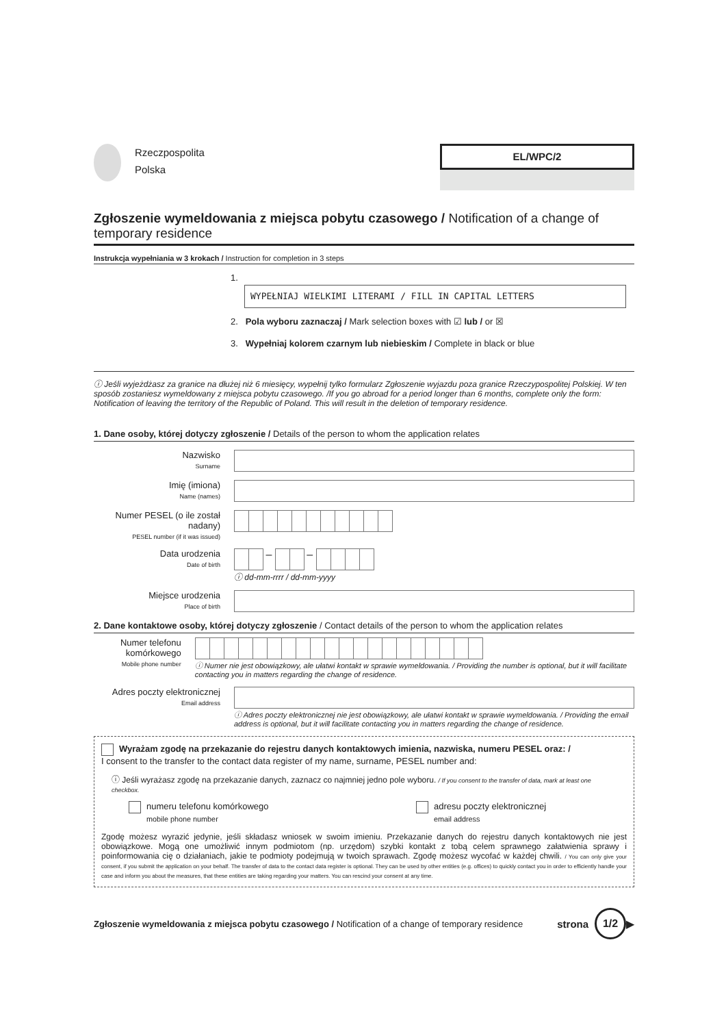Rzeczpospolita
Polska
EL/WPC/2
Zgłoszenie wymeldowania z miejsca pobytu czasowego / Notification of a change of temporary residence
Instrukcja wypełniania w 3 krokach / Instruction for completion in 3 steps
1. WYPEŁNIAJ WIELKIMI LITERAMI / FILL IN CAPITAL LETTERS
2. Pola wyboru zaznaczaj / Mark selection boxes with ☑ lub / or ☒
3. Wypełniaj kolorem czarnym lub niebieskim / Complete in black or blue
ⓘ Jeśli wyjeżdżasz za granice na dłużej niż 6 miesięcy, wypełnij tylko formularz Zgłoszenie wyjazdu poza granice Rzeczypospolitej Polskiej. W ten sposób zostaniesz wymeldowany z miejsca pobytu czasowego. /If you go abroad for a period longer than 6 months, complete only the form: Notification of leaving the territory of the Republic of Poland. This will result in the deletion of temporary residence.
1. Dane osoby, której dotyczy zgłoszenie / Details of the person to whom the application relates
Nazwisko
Surname
Imię (imiona)
Name (names)
Numer PESEL (o ile został nadany)
PESEL number (if it was issued)
Data urodzenia
Date of birth
– –
ⓘ dd-mm-rrrr / dd-mm-yyyy
Miejsce urodzenia
Place of birth
2. Dane kontaktowe osoby, której dotyczy zgłoszenie / Contact details of the person to whom the application relates
Numer telefonu komórkowego
Mobile phone number
ⓘ Numer nie jest obowiązkowy, ale ułatwi kontakt w sprawie wymeldowania. / Providing the number is optional, but it will facilitate contacting you in matters regarding the change of residence.
Adres poczty elektronicznej
Email address
ⓘ Adres poczty elektronicznej nie jest obowiązkowy, ale ułatwi kontakt w sprawie wymeldowania. / Providing the email address is optional, but it will facilitate contacting you in matters regarding the change of residence.
Wyrażam zgodę na przekazanie do rejestru danych kontaktowych imienia, nazwiska, numeru PESEL oraz: /
I consent to the transfer to the contact data register of my name, surname, PESEL number and:
ⓘ Jeśli wyrażasz zgodę na przekazanie danych, zaznacz co najmniej jedno pole wyboru. / If you consent to the transfer of data, mark at least one checkbox.
numeru telefonu komórkowego
mobile phone number
adresu poczty elektronicznej
email address
Zgodę możesz wyrazić jedynie, jeśli składasz wniosek w swoim imieniu. Przekazanie danych do rejestru danych kontaktowych nie jest obowiązkowe. Mogą one umożliwić innym podmiotom (np. urzędom) szybki kontakt z tobą celem sprawnego załatwienia sprawy i poinformowania cię o działaniach, jakie te podmioty podejmują w twoich sprawach. Zgodę możesz wycofać w każdej chwili. / You can only give your consent, if you submit the application on your behalf. The transfer of data to the contact data register is optional. They can be used by other entities (e.g. offices) to quickly contact you in order to efficiently handle your case and inform you about the measures, that these entities are taking regarding your matters. You can rescind your consent at any time.
Zgłoszenie wymeldowania z miejsca pobytu czasowego / Notification of a change of temporary residence
strona 1/2 ▶